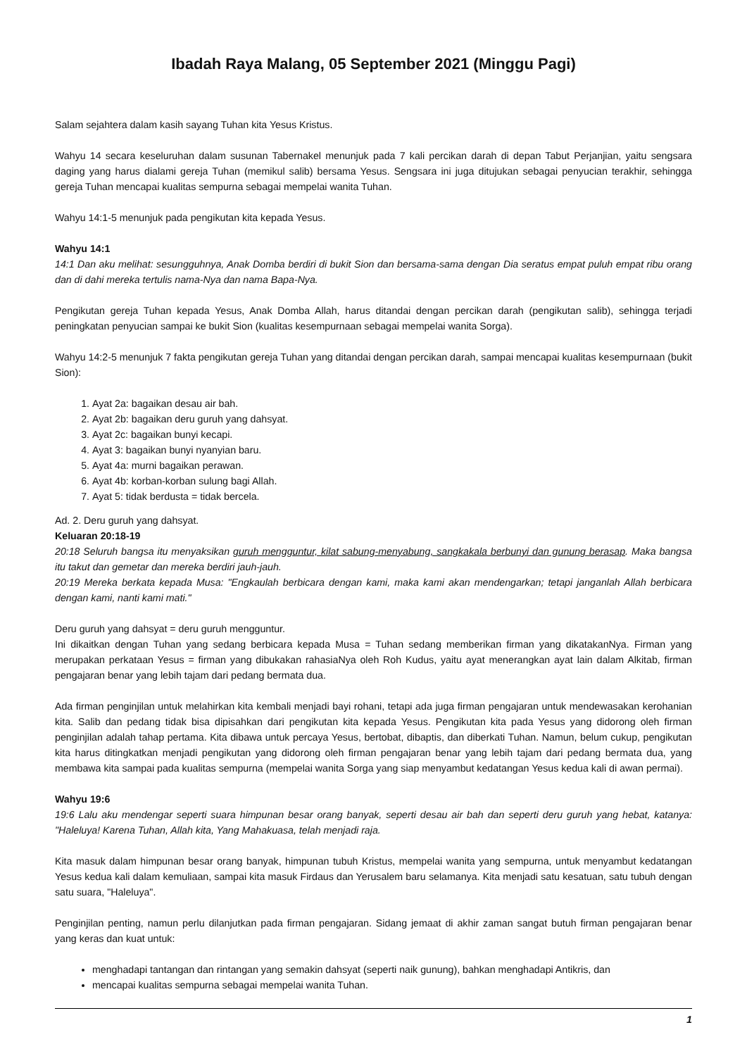Ibadah Raya Malang, 05 September 2021 (Minggu Pagi)
Salam sejahtera dalam kasih sayang Tuhan kita Yesus Kristus.
Wahyu 14 secara keseluruhan dalam susunan Tabernakel menunjuk pada 7 kali percikan darah di depan Tabut Perjanjian, yaitu sengsara daging yang harus dialami gereja Tuhan (memikul salib) bersama Yesus. Sengsara ini juga ditujukan sebagai penyucian terakhir, sehingga gereja Tuhan mencapai kualitas sempurna sebagai mempelai wanita Tuhan.
Wahyu 14:1-5 menunjuk pada pengikutan kita kepada Yesus.
Wahyu 14:1
14:1 Dan aku melihat: sesungguhnya, Anak Domba berdiri di bukit Sion dan bersama-sama dengan Dia seratus empat puluh empat ribu orang dan di dahi mereka tertulis nama-Nya dan nama Bapa-Nya.
Pengikutan gereja Tuhan kepada Yesus, Anak Domba Allah, harus ditandai dengan percikan darah (pengikutan salib), sehingga terjadi peningkatan penyucian sampai ke bukit Sion (kualitas kesempurnaan sebagai mempelai wanita Sorga).
Wahyu 14:2-5 menunjuk 7 fakta pengikutan gereja Tuhan yang ditandai dengan percikan darah, sampai mencapai kualitas kesempurnaan (bukit Sion):
1. Ayat 2a: bagaikan desau air bah.
2. Ayat 2b: bagaikan deru guruh yang dahsyat.
3. Ayat 2c: bagaikan bunyi kecapi.
4. Ayat 3: bagaikan bunyi nyanyian baru.
5. Ayat 4a: murni bagaikan perawan.
6. Ayat 4b: korban-korban sulung bagi Allah.
7. Ayat 5: tidak berdusta = tidak bercela.
Ad. 2. Deru guruh yang dahsyat.
Keluaran 20:18-19
20:18 Seluruh bangsa itu menyaksikan guruh mengguntur, kilat sabung-menyabung, sangkakala berbunyi dan gunung berasap. Maka bangsa itu takut dan gemetar dan mereka berdiri jauh-jauh.
20:19 Mereka berkata kepada Musa: "Engkaulah berbicara dengan kami, maka kami akan mendengarkan; tetapi janganlah Allah berbicara dengan kami, nanti kami mati."
Deru guruh yang dahsyat = deru guruh mengguntur.
Ini dikaitkan dengan Tuhan yang sedang berbicara kepada Musa = Tuhan sedang memberikan firman yang dikatakanNya. Firman yang merupakan perkataan Yesus = firman yang dibukakan rahasiaNya oleh Roh Kudus, yaitu ayat menerangkan ayat lain dalam Alkitab, firman pengajaran benar yang lebih tajam dari pedang bermata dua.
Ada firman penginjilan untuk melahirkan kita kembali menjadi bayi rohani, tetapi ada juga firman pengajaran untuk mendewasakan kerohanian kita. Salib dan pedang tidak bisa dipisahkan dari pengikutan kita kepada Yesus. Pengikutan kita pada Yesus yang didorong oleh firman penginjilan adalah tahap pertama. Kita dibawa untuk percaya Yesus, bertobat, dibaptis, dan diberkati Tuhan. Namun, belum cukup, pengikutan kita harus ditingkatkan menjadi pengikutan yang didorong oleh firman pengajaran benar yang lebih tajam dari pedang bermata dua, yang membawa kita sampai pada kualitas sempurna (mempelai wanita Sorga yang siap menyambut kedatangan Yesus kedua kali di awan permai).
Wahyu 19:6
19:6 Lalu aku mendengar seperti suara himpunan besar orang banyak, seperti desau air bah dan seperti deru guruh yang hebat, katanya: "Haleluya! Karena Tuhan, Allah kita, Yang Mahakuasa, telah menjadi raja.
Kita masuk dalam himpunan besar orang banyak, himpunan tubuh Kristus, mempelai wanita yang sempurna, untuk menyambut kedatangan Yesus kedua kali dalam kemuliaan, sampai kita masuk Firdaus dan Yerusalem baru selamanya. Kita menjadi satu kesatuan, satu tubuh dengan satu suara, "Haleluya".
Penginjilan penting, namun perlu dilanjutkan pada firman pengajaran. Sidang jemaat di akhir zaman sangat butuh firman pengajaran benar yang keras dan kuat untuk:
menghadapi tantangan dan rintangan yang semakin dahsyat (seperti naik gunung), bahkan menghadapi Antikris, dan
mencapai kualitas sempurna sebagai mempelai wanita Tuhan.
1